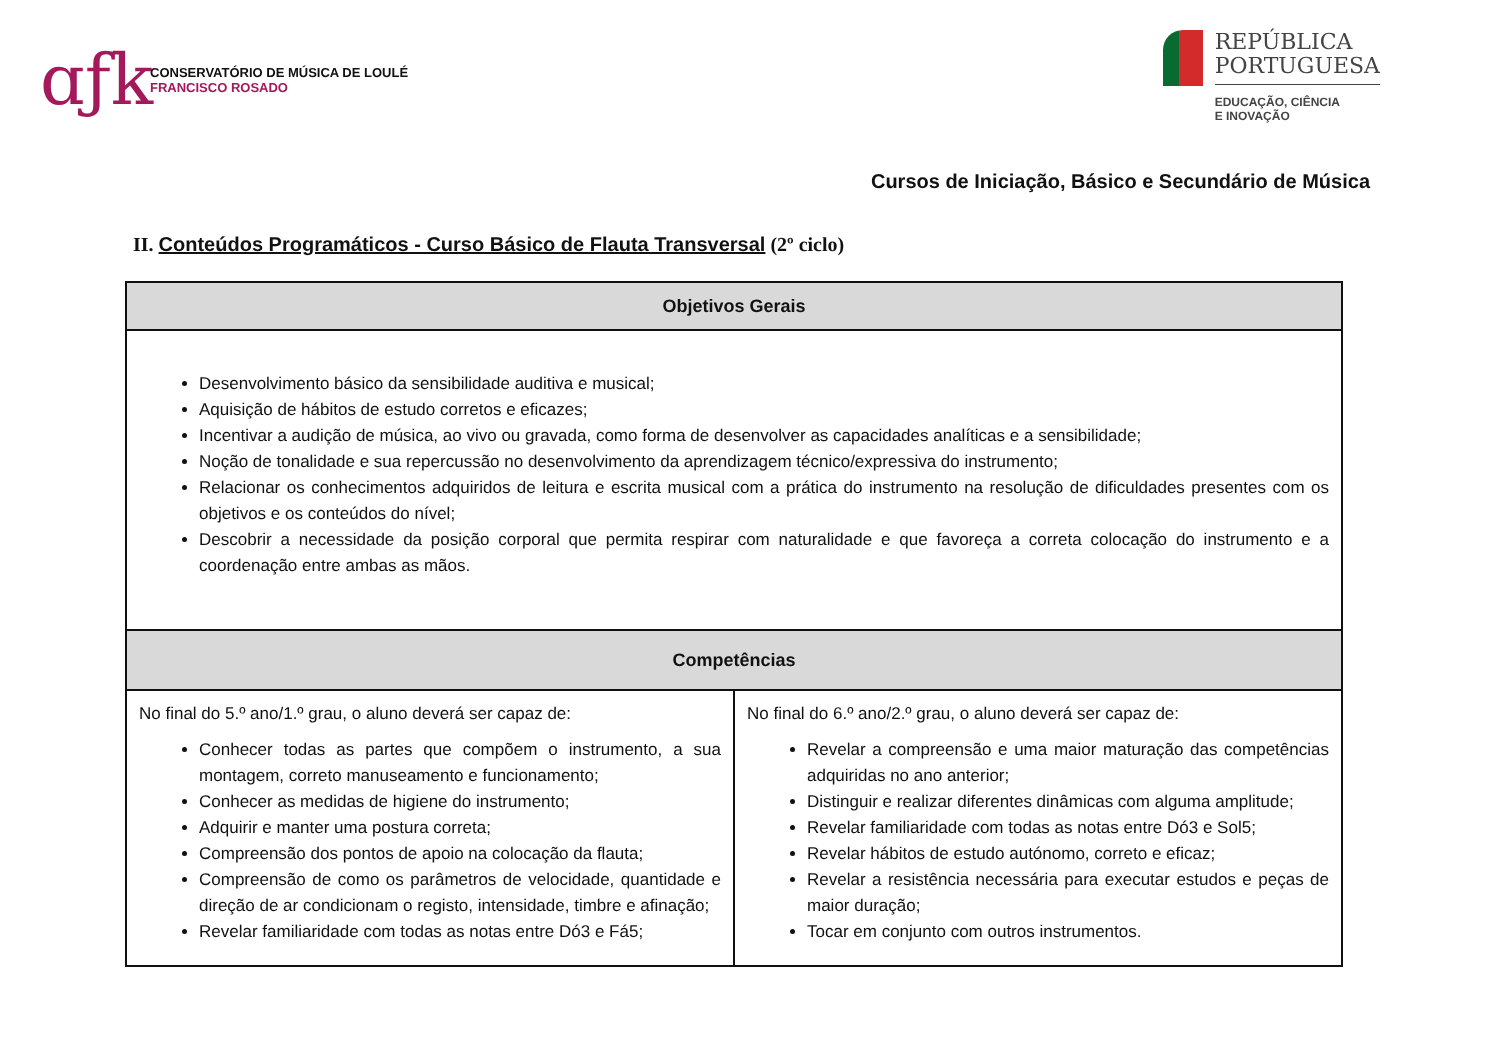ɑƒk
CONSERVATÓRIO DE MÚSICA DE LOULÉ
FRANCISCO ROSADO
REPÚBLICA
PORTUGUESA
EDUCAÇÃO, CIÊNCIA
E INOVAÇÃO
Cursos de Iniciação, Básico e Secundário de Música
II. Conteúdos Programáticos - Curso Básico de Flauta Transversal (2º ciclo)
| Objetivos Gerais | |
| --- | --- |
| Desenvolvimento básico da sensibilidade auditiva e musical; Aquisição de hábitos de estudo corretos e eficazes; Incentivar a audição de música, ao vivo ou gravada, como forma de desenvolver as capacidades analíticas e a sensibilidade; Noção de tonalidade e sua repercussão no desenvolvimento da aprendizagem técnico/expressiva do instrumento; Relacionar os conhecimentos adquiridos de leitura e escrita musical com a prática do instrumento na resolução de dificuldades presentes com os objetivos e os conteúdos do nível; Descobrir a necessidade da posição corporal que permita respirar com naturalidade e que favoreça a correta colocação do instrumento e a coordenação entre ambas as mãos. | |
| Competências | |
| No final do 5.º ano/1.º grau, o aluno deverá ser capaz de: Conhecer todas as partes que compõem o instrumento, a sua montagem, correto manuseamento e funcionamento; Conhecer as medidas de higiene do instrumento; Adquirir e manter uma postura correta; Compreensão dos pontos de apoio na colocação da flauta; Compreensão de como os parâmetros de velocidade, quantidade e direção de ar condicionam o registo, intensidade, timbre e afinação; Revelar familiaridade com todas as notas entre Dó3 e Fá5; | No final do 6.º ano/2.º grau, o aluno deverá ser capaz de: Revelar a compreensão e uma maior maturação das competências adquiridas no ano anterior; Distinguir e realizar diferentes dinâmicas com alguma amplitude; Revelar familiaridade com todas as notas entre Dó3 e Sol5; Revelar hábitos de estudo autónomo, correto e eficaz; Revelar a resistência necessária para executar estudos e peças de maior duração; Tocar em conjunto com outros instrumentos. |